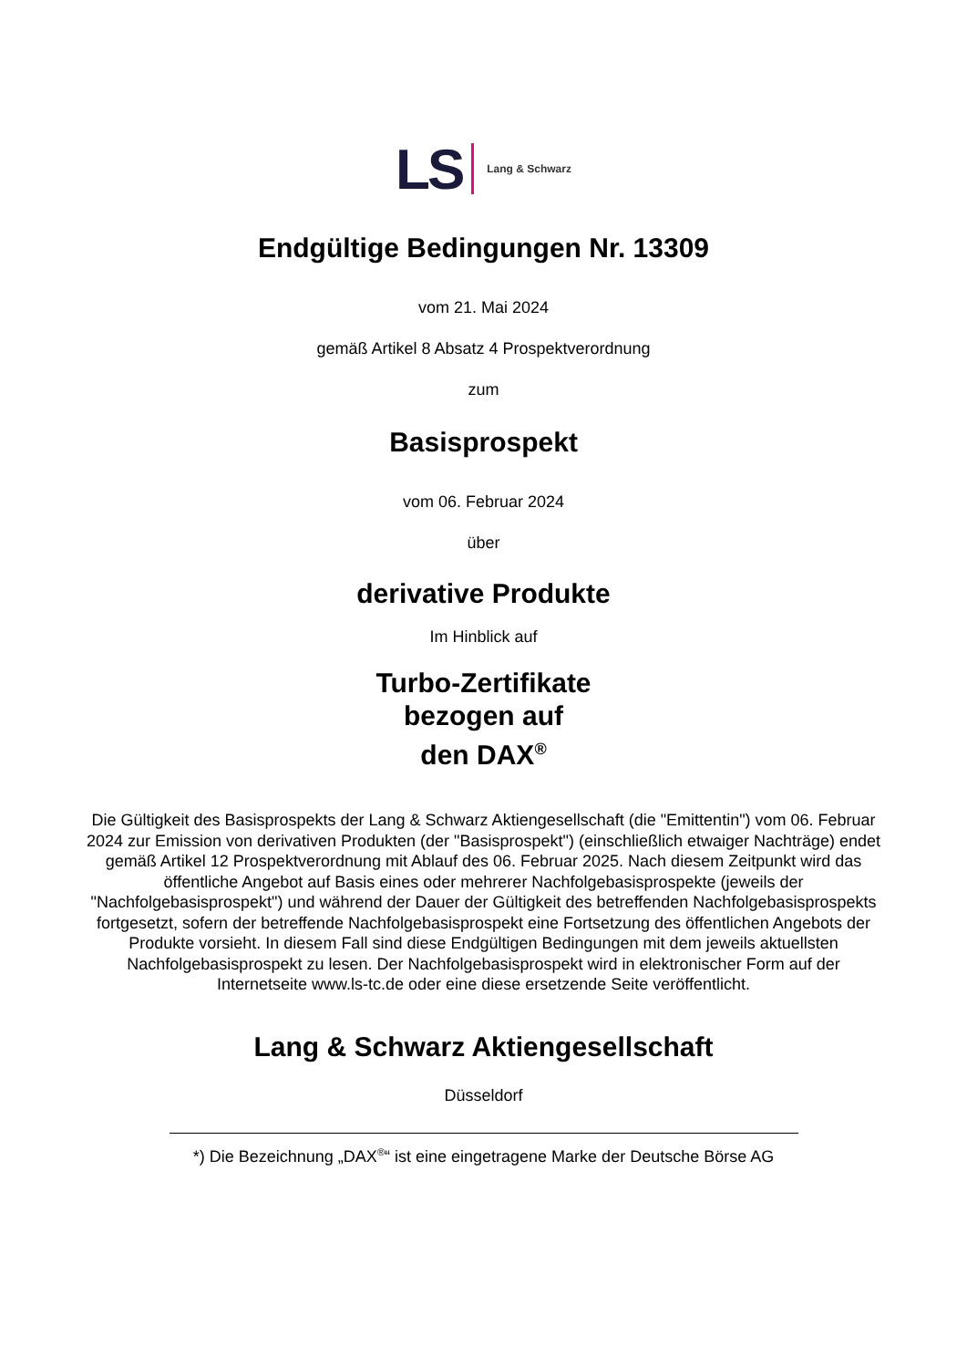LS
Lang & Schwarz
Endgültige Bedingungen Nr. 13309
vom 21. Mai 2024
gemäß Artikel 8 Absatz 4 Prospektverordnung
zum
Basisprospekt
vom 06. Februar 2024
über
derivative Produkte
Im Hinblick auf
Turbo-Zertifikate
bezogen auf
den DAX<sup>®</sup>
Die Gültigkeit des Basisprospekts der Lang & Schwarz Aktiengesellschaft (die "Emittentin") vom 06. Februar 2024 zur Emission von derivativen Produkten (der "Basisprospekt") (einschließlich etwaiger Nachträge) endet gemäß Artikel 12 Prospektverordnung mit Ablauf des 06. Februar 2025. Nach diesem Zeitpunkt wird das öffentliche Angebot auf Basis eines oder mehrerer Nachfolgebasisprospekte (jeweils der "Nachfolgebasisprospekt") und während der Dauer der Gültigkeit des betreffenden Nachfolgebasisprospekts fortgesetzt, sofern der betreffende Nachfolgebasisprospekt eine Fortsetzung des öffentlichen Angebots der Produkte vorsieht. In diesem Fall sind diese Endgültigen Bedingungen mit dem jeweils aktuellsten Nachfolgebasisprospekt zu lesen. Der Nachfolgebasisprospekt wird in elektronischer Form auf der Internetseite www.ls-tc.de oder eine diese ersetzende Seite veröffentlicht.
Lang & Schwarz Aktiengesellschaft
Düsseldorf
*) Die Bezeichnung „DAX<sup>®</sup>“ ist eine eingetragene Marke der Deutsche Börse AG